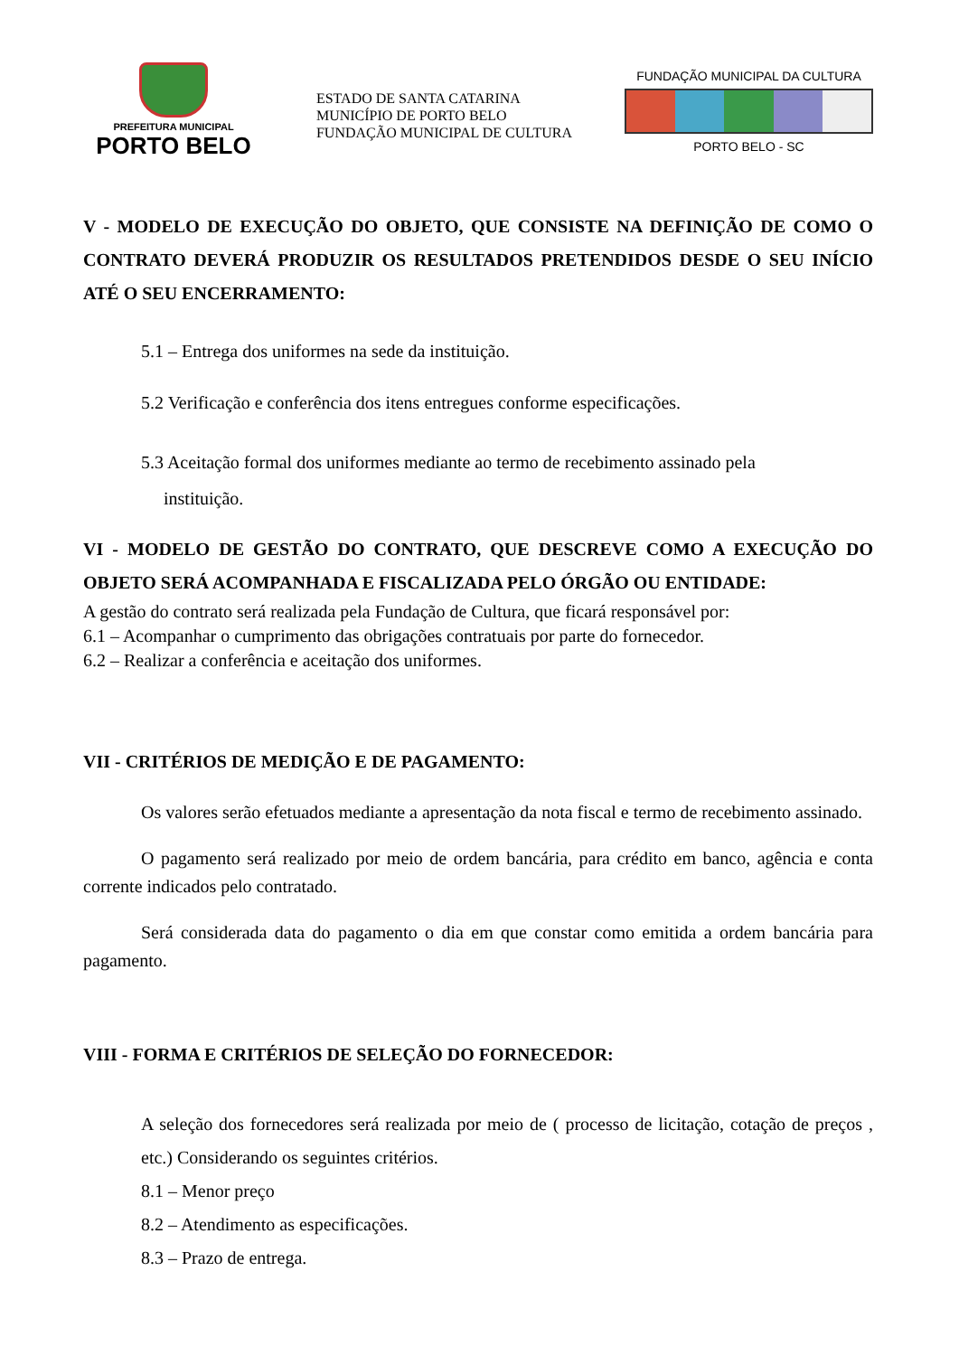PREFEITURA MUNICIPAL
PORTO BELO
ESTADO DE SANTA CATARINA
MUNICÍPIO DE PORTO BELO
FUNDAÇÃO MUNICIPAL DE CULTURA
FUNDAÇÃO MUNICIPAL DA CULTURA
PORTO BELO - SC
V - MODELO DE EXECUÇÃO DO OBJETO, QUE CONSISTE NA DEFINIÇÃO DE COMO O CONTRATO DEVERÁ PRODUZIR OS RESULTADOS PRETENDIDOS DESDE O SEU INÍCIO ATÉ O SEU ENCERRAMENTO:
5.1 – Entrega dos uniformes na sede da instituição.
5.2 Verificação e conferência dos itens entregues conforme especificações.
5.3 Aceitação formal dos uniformes mediante ao termo de recebimento assinado pela
instituição.
VI - MODELO DE GESTÃO DO CONTRATO, QUE DESCREVE COMO A EXECUÇÃO DO OBJETO SERÁ ACOMPANHADA E FISCALIZADA PELO ÓRGÃO OU ENTIDADE:
A gestão do contrato será realizada pela Fundação de Cultura, que ficará responsável por:
6.1 – Acompanhar o cumprimento das obrigações contratuais por parte do fornecedor.
6.2 – Realizar a conferência e aceitação dos uniformes.
VII - CRITÉRIOS DE MEDIÇÃO E DE PAGAMENTO:
Os valores serão efetuados mediante a apresentação da nota fiscal e termo de recebimento assinado.
O pagamento será realizado por meio de ordem bancária, para crédito em banco, agência e conta corrente indicados pelo contratado.
Será considerada data do pagamento o dia em que constar como emitida a ordem bancária para pagamento.
VIII - FORMA E CRITÉRIOS DE SELEÇÃO DO FORNECEDOR:
A seleção dos fornecedores será realizada por meio de ( processo de licitação, cotação de preços , etc.) Considerando os seguintes critérios.
8.1 – Menor preço
8.2 – Atendimento as especificações.
8.3 – Prazo de entrega.